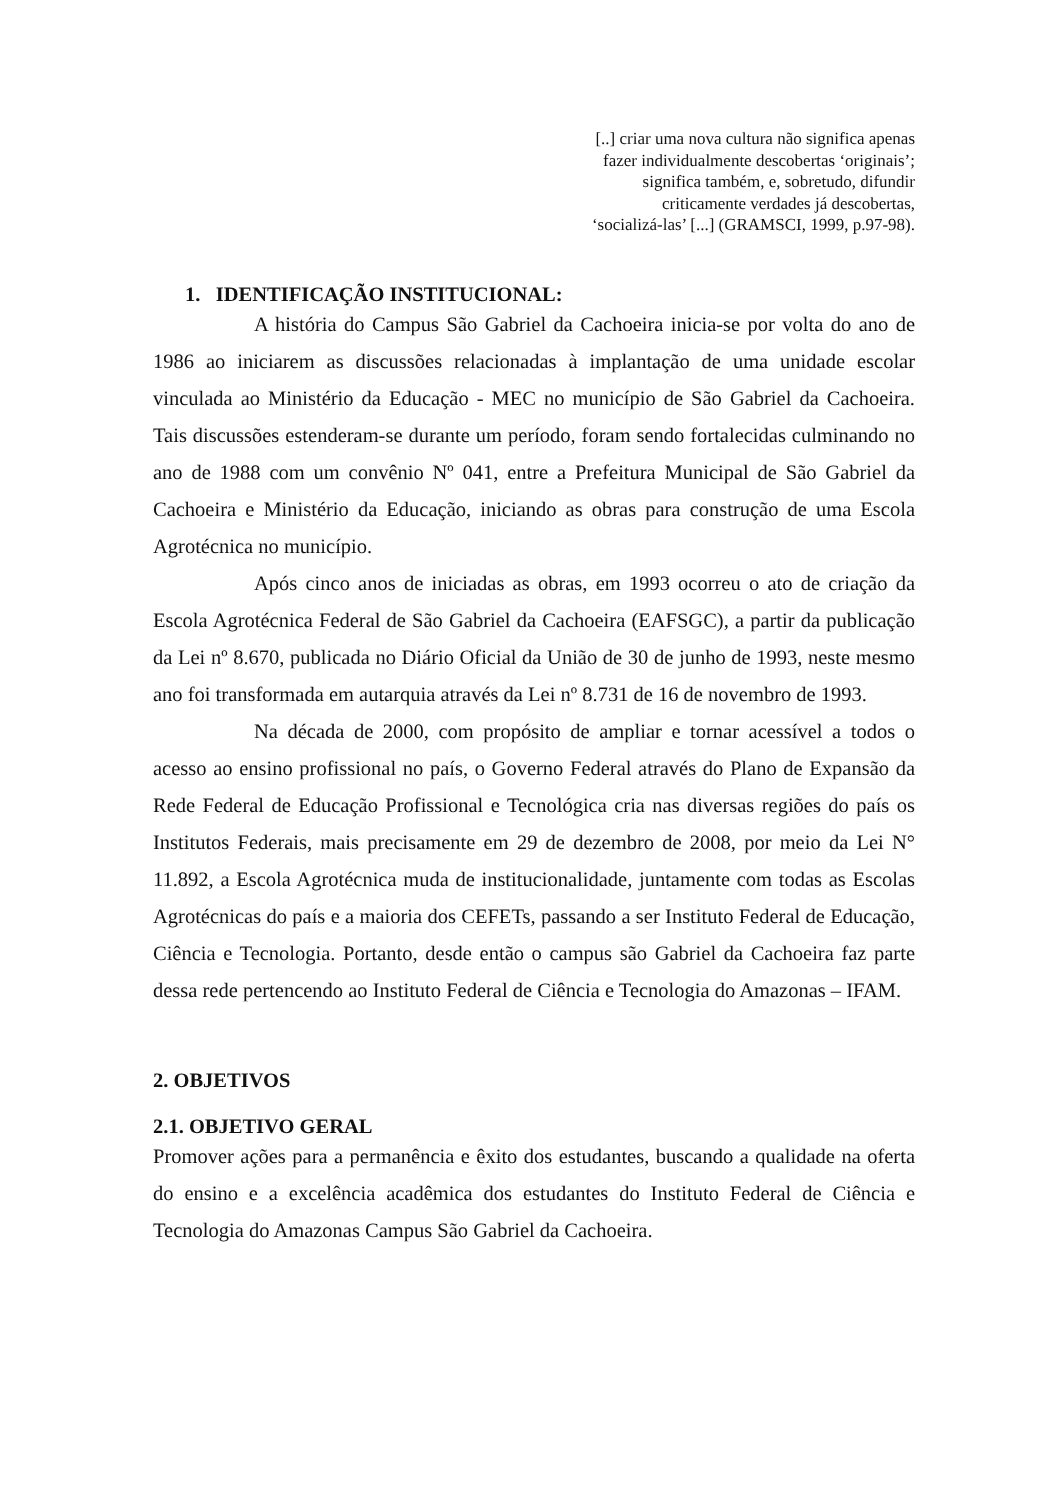[..] criar uma nova cultura não significa apenas
fazer individualmente descobertas ‘originais’;
significa também, e, sobretudo, difundir
criticamente verdades já descobertas,
‘socializá-las’ [...] (GRAMSCI, 1999, p.97-98).
1. IDENTIFICAÇÃO INSTITUCIONAL:
A história do Campus São Gabriel da Cachoeira inicia-se por volta do ano de 1986 ao iniciarem as discussões relacionadas à implantação de uma unidade escolar vinculada ao Ministério da Educação - MEC no município de São Gabriel da Cachoeira. Tais discussões estenderam-se durante um período, foram sendo fortalecidas culminando no ano de 1988 com um convênio Nº 041, entre a Prefeitura Municipal de São Gabriel da Cachoeira e Ministério da Educação, iniciando as obras para construção de uma Escola Agrotécnica no município.
Após cinco anos de iniciadas as obras, em 1993 ocorreu o ato de criação da Escola Agrotécnica Federal de São Gabriel da Cachoeira (EAFSGC), a partir da publicação da Lei nº 8.670, publicada no Diário Oficial da União de 30 de junho de 1993, neste mesmo ano foi transformada em autarquia através da Lei nº 8.731 de 16 de novembro de 1993.
Na década de 2000, com propósito de ampliar e tornar acessível a todos o acesso ao ensino profissional no país, o Governo Federal através do Plano de Expansão da Rede Federal de Educação Profissional e Tecnológica cria nas diversas regiões do país os Institutos Federais, mais precisamente em 29 de dezembro de 2008, por meio da Lei N° 11.892, a Escola Agrotécnica muda de institucionalidade, juntamente com todas as Escolas Agrotécnicas do país e a maioria dos CEFETs, passando a ser Instituto Federal de Educação, Ciência e Tecnologia. Portanto, desde então o campus são Gabriel da Cachoeira faz parte dessa rede pertencendo ao Instituto Federal de Ciência e Tecnologia do Amazonas – IFAM.
2. OBJETIVOS
2.1. OBJETIVO GERAL
Promover ações para a permanência e êxito dos estudantes, buscando a qualidade na oferta do ensino e a excelência acadêmica dos estudantes do Instituto Federal de Ciência e Tecnologia do Amazonas Campus São Gabriel da Cachoeira.